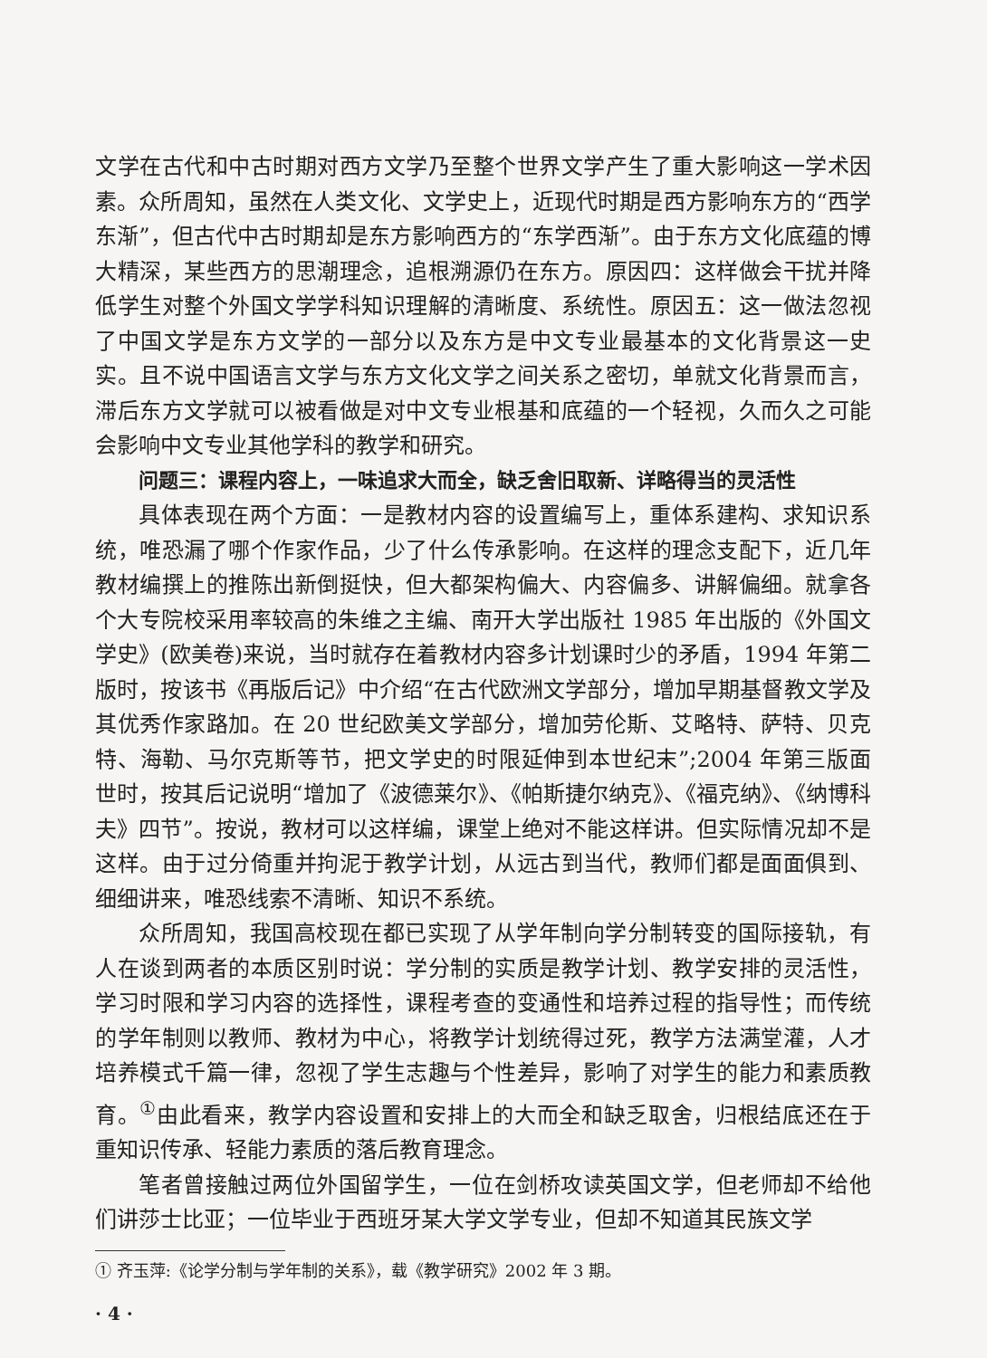文学在古代和中古时期对西方文学乃至整个世界文学产生了重大影响这一学术因素。众所周知，虽然在人类文化、文学史上，近现代时期是西方影响东方的“西学东渐”，但古代中古时期却是东方影响西方的“东学西渐”。由于东方文化底蕴的博大精深，某些西方的思潮理念，追根溯源仍在东方。原因四：这样做会干扰并降低学生对整个外国文学学科知识理解的清晰度、系统性。原因五：这一做法忽视了中国文学是东方文学的一部分以及东方是中文专业最基本的文化背景这一史实。且不说中国语言文学与东方文化文学之间关系之密切，单就文化背景而言，滞后东方文学就可以被看做是对中文专业根基和底蕴的一个轻视，久而久之可能会影响中文专业其他学科的教学和研究。
问题三：课程内容上，一味追求大而全，缺乏舍旧取新、详略得当的灵活性
具体表现在两个方面：一是教材内容的设置编写上，重体系建构、求知识系统，唯恐漏了哪个作家作品，少了什么传承影响。在这样的理念支配下，近几年教材编撰上的推陈出新倒挺快，但大都架构偏大、内容偏多、讲解偏细。就拿各个大专院校采用率较高的朱维之主编、南开大学出版社 1985 年出版的《外国文学史》(欧美卷)来说，当时就存在着教材内容多计划课时少的矛盾，1994 年第二版时，按该书《再版后记》中介绍“在古代欧洲文学部分，增加早期基督教文学及其优秀作家路加。在 20 世纪欧美文学部分，增加劳伦斯、艾略特、萨特、贝克特、海勒、马尔克斯等节，把文学史的时限延伸到本世纪末”;2004 年第三版面世时，按其后记说明“增加了《波德莱尔》、《帕斯捷尔纳克》、《福克纳》、《纳博科夫》四节”。按说，教材可以这样编，课堂上绝对不能这样讲。但实际情况却不是这样。由于过分倚重并拘泥于教学计划，从远古到当代，教师们都是面面俱到、细细讲来，唯恐线索不清晰、知识不系统。
众所周知，我国高校现在都已实现了从学年制向学分制转变的国际接轨，有人在谈到两者的本质区别时说：学分制的实质是教学计划、教学安排的灵活性，学习时限和学习内容的选择性，课程考查的变通性和培养过程的指导性；而传统的学年制则以教师、教材为中心，将教学计划统得过死，教学方法满堂灌，人才培养模式千篇一律，忽视了学生志趣与个性差异，影响了对学生的能力和素质教育。<sup>①</sup>由此看来，教学内容设置和安排上的大而全和缺乏取舍，归根结底还在于重知识传承、轻能力素质的落后教育理念。
笔者曾接触过两位外国留学生，一位在剑桥攻读英国文学，但老师却不给他们讲莎士比亚；一位毕业于西班牙某大学文学专业，但却不知道其民族文学
① 齐玉萍:《论学分制与学年制的关系》，载《教学研究》2002 年 3 期。
· 4 ·